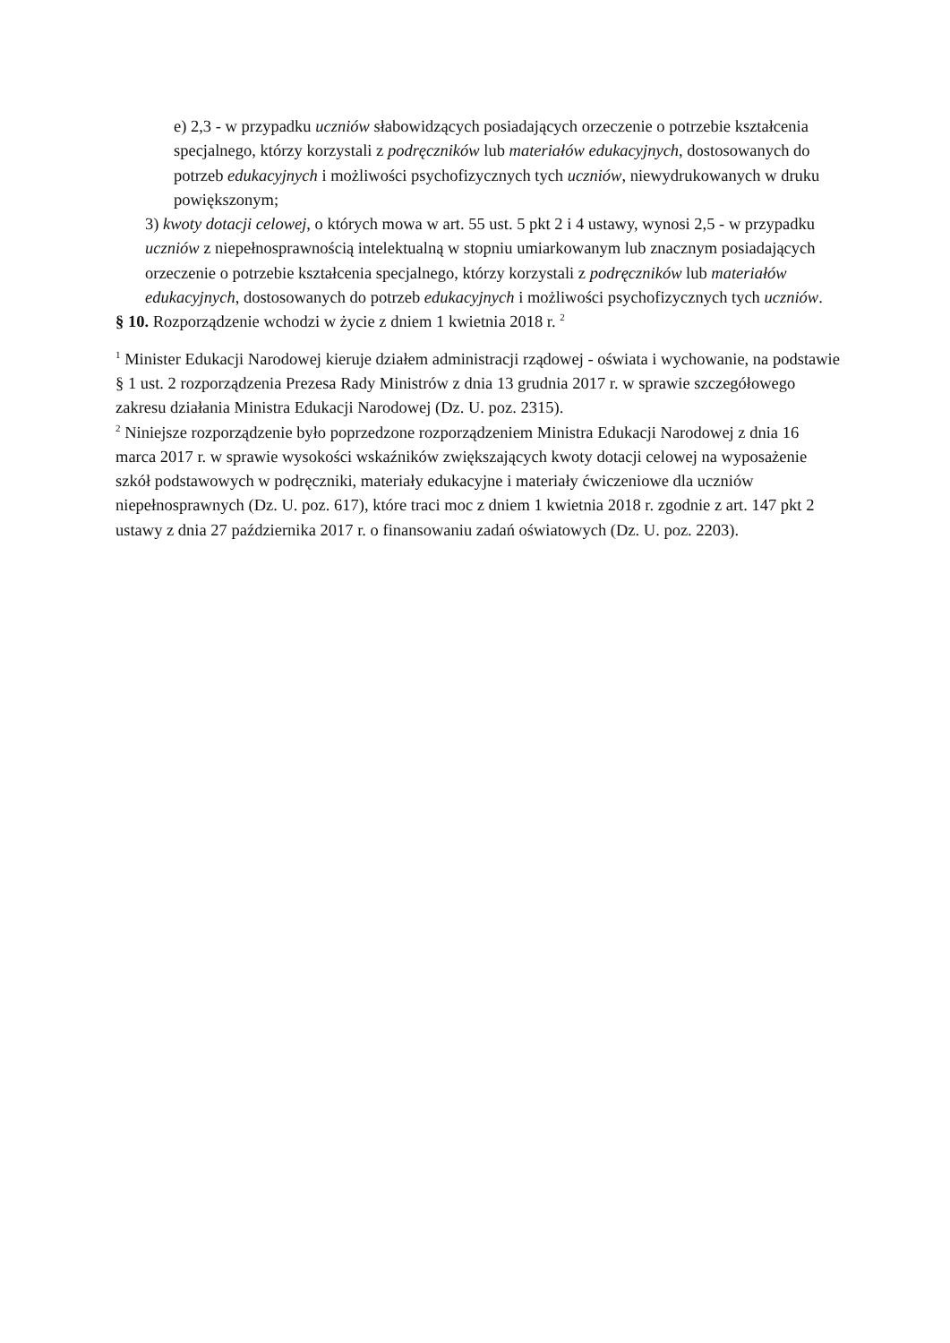e) 2,3 - w przypadku uczniów słabowidzących posiadających orzeczenie o potrzebie kształcenia specjalnego, którzy korzystali z podręczników lub materiałów edukacyjnych, dostosowanych do potrzeb edukacyjnych i możliwości psychofizycznych tych uczniów, niewydrukowanych w druku powiększonym;
3) kwoty dotacji celowej, o których mowa w art. 55 ust. 5 pkt 2 i 4 ustawy, wynosi 2,5 - w przypadku uczniów z niepełnosprawnością intelektualną w stopniu umiarkowanym lub znacznym posiadających orzeczenie o potrzebie kształcenia specjalnego, którzy korzystali z podręczników lub materiałów edukacyjnych, dostosowanych do potrzeb edukacyjnych i możliwości psychofizycznych tych uczniów.
§ 10. Rozporządzenie wchodzi w życie z dniem 1 kwietnia 2018 r. <sup>2</sup>
<sup>1</sup> Minister Edukacji Narodowej kieruje działem administracji rządowej - oświata i wychowanie, na podstawie § 1 ust. 2 rozporządzenia Prezesa Rady Ministrów z dnia 13 grudnia 2017 r. w sprawie szczegółowego zakresu działania Ministra Edukacji Narodowej (Dz. U. poz. 2315).
<sup>2</sup> Niniejsze rozporządzenie było poprzedzone rozporządzeniem Ministra Edukacji Narodowej z dnia 16 marca 2017 r. w sprawie wysokości wskaźników zwiększających kwoty dotacji celowej na wyposażenie szkół podstawowych w podręczniki, materiały edukacyjne i materiały ćwiczeniowe dla uczniów niepełnosprawnych (Dz. U. poz. 617), które traci moc z dniem 1 kwietnia 2018 r. zgodnie z art. 147 pkt 2 ustawy z dnia 27 października 2017 r. o finansowaniu zadań oświatowych (Dz. U. poz. 2203).